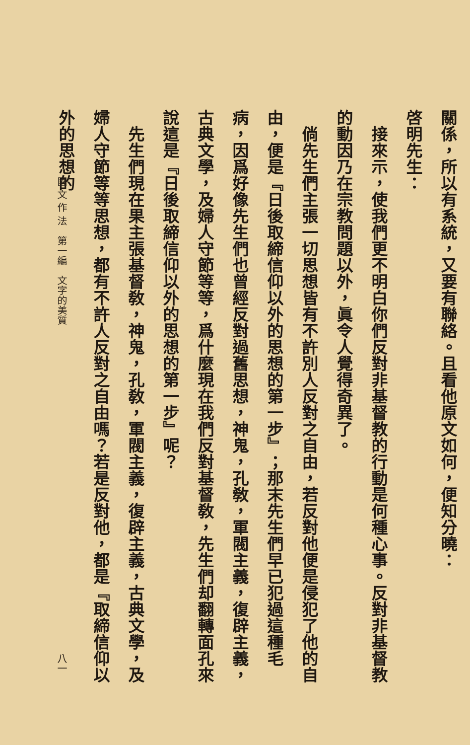關係，所以有系統，又要有聯絡。且看他原文如何，便知分曉：
啓明先生：
　接來示，使我們更不明白你們反對非基督教的行動是何種心事。反對非基督教的動因乃在宗教問題以外，眞令人覺得奇異了。
　倘先生們主張一切思想皆有不許別人反對之自由，若反對他便是侵犯了他的自由，便是『日後取締信仰以外的思想的第一步』；那末先生們早已犯過這種毛病，因爲好像先生們也曾經反對過舊思想，神鬼，孔敎，軍閥主義，復辟主義，古典文學，及婦人守節等等，爲什麼現在我們反對基督敎，先生們却翻轉面孔來說這是『日後取締信仰以外的思想的第一步』呢？
　先生們現在果主張基督敎，神鬼，孔敎，軍閥主義，復辟主義，古典文學，及婦人守節等等思想，都有不許人反對之自由嗎？若是反對他，都是『取締信仰以外的思想的
國 文 作 法　第一編　文字的美質 八一